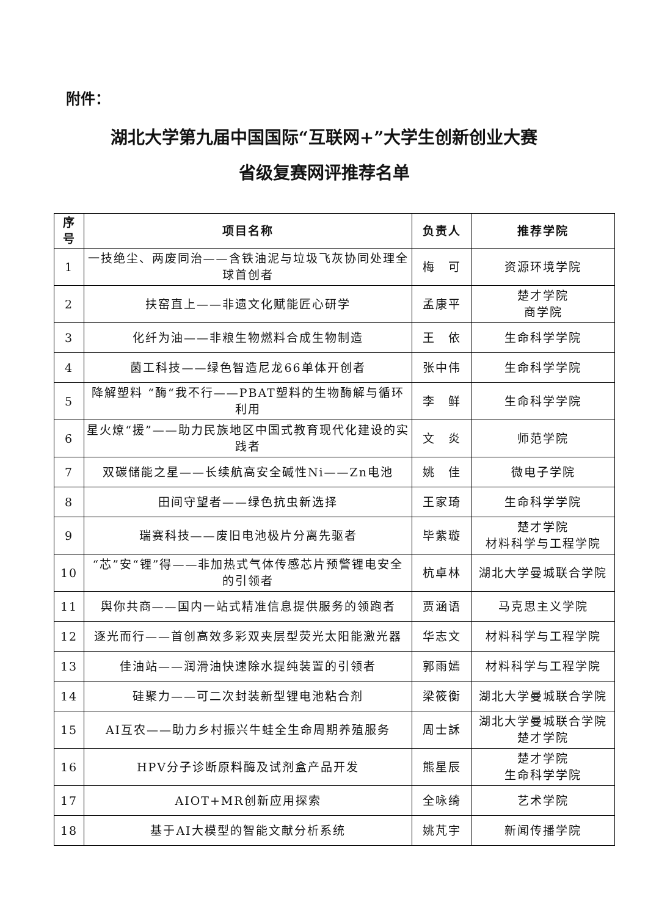附件：
湖北大学第九届中国国际“互联网+”大学生创新创业大赛
省级复赛网评推荐名单
| 序号 | 项目名称 | 负责人 | 推荐学院 |
| --- | --- | --- | --- |
| 1 | 一技绝尘、两废同治——含铁油泥与垃圾飞灰协同处理全球首创者 | 梅 可 | 资源环境学院 |
| 2 | 扶窑直上——非遗文化赋能匠心研学 | 孟康平 | 楚才学院 商学院 |
| 3 | 化纤为油——非粮生物燃料合成生物制造 | 王 依 | 生命科学学院 |
| 4 | 菌工科技——绿色智造尼龙66单体开创者 | 张中伟 | 生命科学学院 |
| 5 | 降解塑料 “酶“我不行——PBAT塑料的生物酶解与循环利用 | 李 鲜 | 生命科学学院 |
| 6 | 星火燎“援”——助力民族地区中国式教育现代化建设的实践者 | 文 炎 | 师范学院 |
| 7 | 双碳储能之星——长续航高安全碱性Ni——Zn电池 | 姚 佳 | 微电子学院 |
| 8 | 田间守望者——绿色抗虫新选择 | 王家琦 | 生命科学学院 |
| 9 | 瑞赛科技——废旧电池极片分离先驱者 | 毕紫璇 | 楚才学院 材料科学与工程学院 |
| 10 | “芯”安“锂”得——非加热式气体传感芯片预警锂电安全的引领者 | 杭卓林 | 湖北大学曼城联合学院 |
| 11 | 舆你共商——国内一站式精准信息提供服务的领跑者 | 贾涵语 | 马克思主义学院 |
| 12 | 逐光而行——首创高效多彩双夹层型荧光太阳能激光器 | 华志文 | 材料科学与工程学院 |
| 13 | 佳油站——润滑油快速除水提纯装置的引领者 | 郭雨嫣 | 材料科学与工程学院 |
| 14 | 硅聚力——可二次封装新型锂电池粘合剂 | 梁筱衡 | 湖北大学曼城联合学院 |
| 15 | AI互农——助力乡村振兴牛蛙全生命周期养殖服务 | 周士訸 | 湖北大学曼城联合学院 楚才学院 |
| 16 | HPV分子诊断原料酶及试剂盒产品开发 | 熊星辰 | 楚才学院 生命科学学院 |
| 17 | AIOT+MR创新应用探索 | 全咏绮 | 艺术学院 |
| 18 | 基于AI大模型的智能文献分析系统 | 姚芃宇 | 新闻传播学院 |